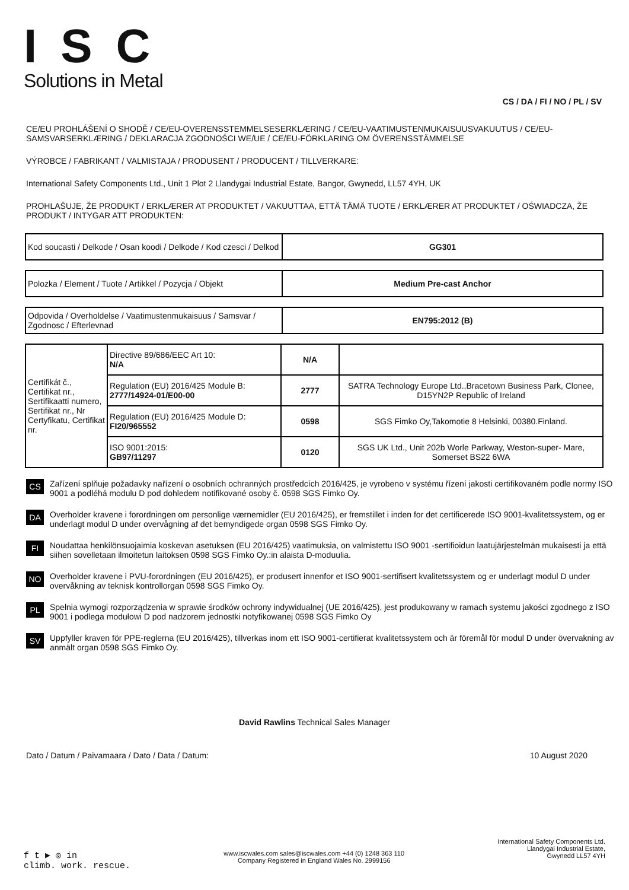ISC
Solutions in Metal
CS / DA / FI / NO / PL / SV
CE/EU PROHLÁŠENÍ O SHODĚ / CE/EU-OVERENSSTEMMELSESERKLÆRING / CE/EU-VAATIMUSTENMUKAISUUSVAKUUTUS / CE/EU-SAMSVARSERKLÆRING / DEKLARACJA ZGODNOŚCI WE/UE / CE/EU-FÖRKLARING OM ÖVERENSSTÄMMELSE
VÝROBCE / FABRIKANT / VALMISTAJA / PRODUSENT / PRODUCENT / TILLVERKARE:
International Safety Components Ltd., Unit 1 Plot 2 Llandygai Industrial Estate, Bangor, Gwynedd, LL57 4YH, UK
PROHLAŠUJE, ŽE PRODUKT / ERKLÆRER AT PRODUKTET / VAKUUTTAA, ETTÄ TÄMÄ TUOTE / ERKLÆRER AT PRODUKTET / OŚWIADCZA, ŽE PRODUKT / INTYGAR ATT PRODUKTEN:
| Kod soucasti / Delkode / Osan koodi / Delkode / Kod czesci / Delkod | GG301 |
| Polozka / Element / Tuote / Artikkel / Pozycja / Objekt | Medium Pre-cast Anchor |
| Odpovida / Overholdelse / Vaatimustenmukaisuus / Samsvar / Zgodnosc / Efterlevnad | EN795:2012 (B) |
| Certifikát č., Certifikat nr., Sertifikaatti numero, Sertifikat nr., Nr Certyfikatu, Certifikat nr. | Directive 89/686/EEC Art 10: N/A | N/A | |
| | Regulation (EU) 2016/425 Module B: 2777/14924-01/E00-00 | 2777 | SATRA Technology Europe Ltd.,Bracetown Business Park, Clonee, D15YN2P Republic of Ireland |
| | Regulation (EU) 2016/425 Module D: FI20/965552 | 0598 | SGS Fimko Oy,Takomotie 8 Helsinki, 00380.Finland. |
| | ISO 9001:2015: GB97/11297 | 0120 | SGS UK Ltd., Unit 202b Worle Parkway, Weston-super- Mare, Somerset BS22 6WA |
CS Zařízení splňuje požadavky nařízení o osobních ochranných prostředcích 2016/425, je vyrobeno v systému řízení jakosti certifikovaném podle normy ISO 9001 a podléhá modulu D pod dohledem notifikované osoby č. 0598 SGS Fimko Oy.
DA Overholder kravene i forordningen om personlige værnemidler (EU 2016/425), er fremstillet i inden for det certificerede ISO 9001-kvalitetssystem, og er underlagt modul D under overvågning af det bemyndigede organ 0598 SGS Fimko Oy.
FI Noudattaa henkilönsuojaimia koskevan asetuksen (EU 2016/425) vaatimuksia, on valmistettu ISO 9001 -sertifioidun laatujärjestelmän mukaisesti ja että siihen sovelletaan ilmoitetun laitoksen 0598 SGS Fimko Oy.:in alaista D-moduulia.
NO Overholder kravene i PVU-forordningen (EU 2016/425), er produsert innenfor et ISO 9001-sertifisert kvalitetssystem og er underlagt modul D under overvåkning av teknisk kontrollorgan 0598 SGS Fimko Oy.
PL Spełnia wymogi rozporządzenia w sprawie środków ochrony indywidualnej (UE 2016/425), jest produkowany w ramach systemu jakości zgodnego z ISO 9001 i podlega modułowi D pod nadzorem jednostki notyfikowanej 0598 SGS Fimko Oy
SV Uppfyller kraven för PPE-reglerna (EU 2016/425), tillverkas inom ett ISO 9001-certifierat kvalitetssystem och är föremål för modul D under övervakning av anmält organ 0598 SGS Fimko Oy.
David Rawlins Technical Sales Manager
Dato / Datum / Paivamaara / Dato / Data / Datum: 10 August 2020
f t ▶ ◎ in
climb. work. rescue.
www.iscwales.com sales@iscwales.com +44 (0) 1248 363 110
Company Registered in England Wales No. 2999156
International Safety Components Ltd.
Llandygai Industrial Estate,
Gwynedd LL57 4YH